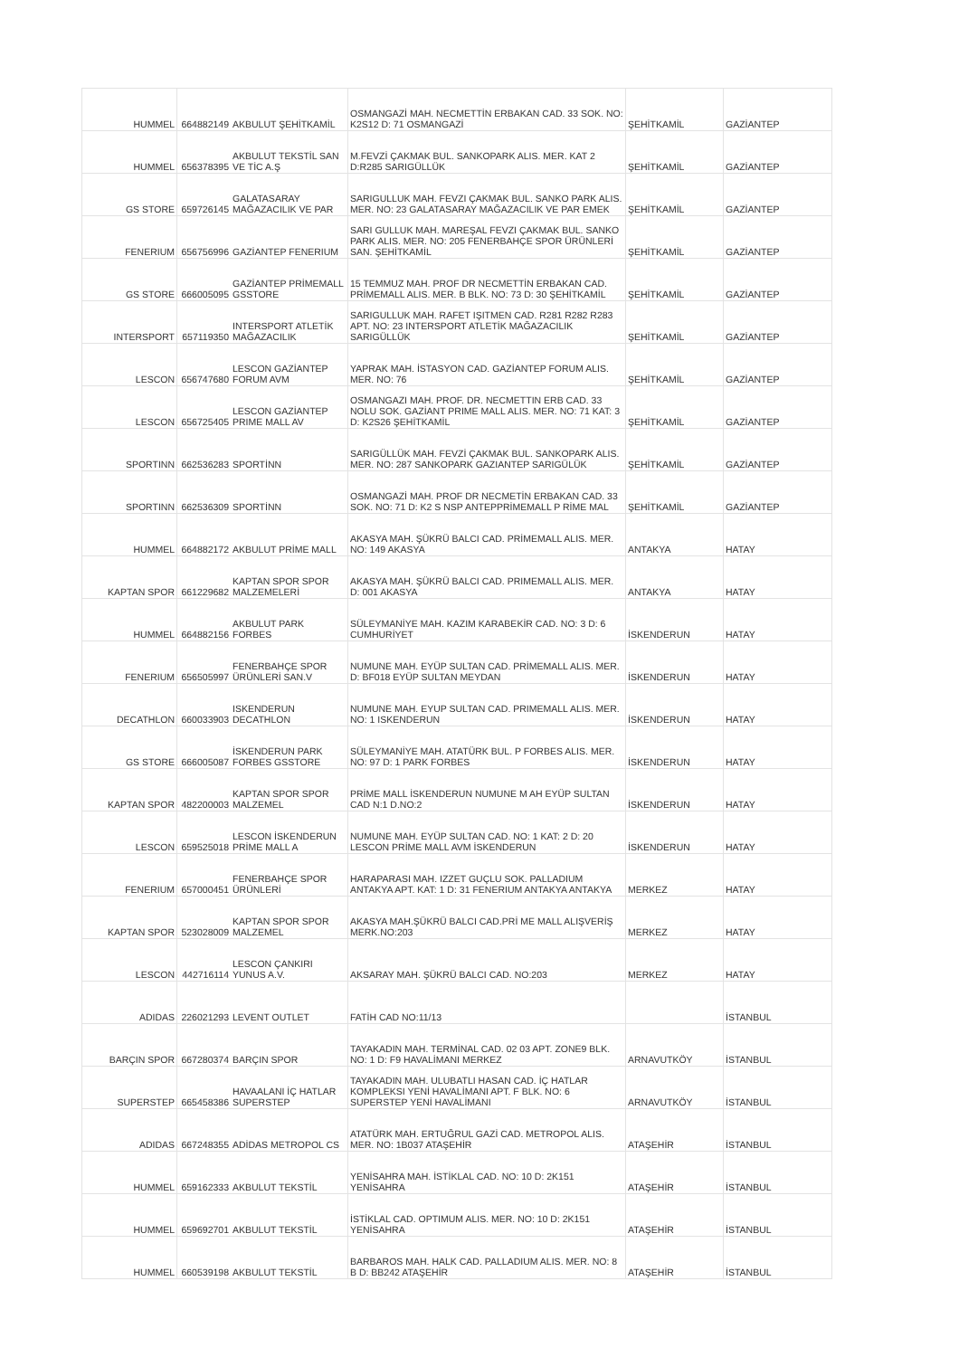| HUMMEL | 664882149 | AKBULUT ŞEHİTKAMİL | OSMANGAZİ MAH. NECMETTİN ERBAKAN CAD. 33 SOK. NO: K2S12 D: 71 OSMANGAZİ | ŞEHİTKAMİL | GAZİANTEP |
| HUMMEL | 656378395 | AKBULUT TEKSTİL SAN VE TİC A.Ş | M.FEVZİ ÇAKMAK BUL. SANKOPARK ALIS. MER. KAT 2 D:R285 SARIGÜLLÜK | ŞEHİTKAMİL | GAZİANTEP |
| GS STORE | 659726145 | GALATASARAY MAĞAZACILIK VE PAR | SARIGULLUK MAH. FEVZI ÇAKMAK BUL. SANKO PARK ALIS. MER. NO: 23 GALATASARAY MAĞAZACILIK VE PAR EMEK | ŞEHİTKAMİL | GAZİANTEP |
| FENERIUM | 656756996 | GAZİANTEP FENERIUM | SARI GULLUK MAH. MAREŞAL FEVZI ÇAKMAK BUL. SANKO PARK ALIS. MER. NO: 205 FENERBAHÇE SPOR ÜRÜNLERİ SAN. ŞEHİTKAMİL | ŞEHİTKAMİL | GAZİANTEP |
| GS STORE | 666005095 | GAZİANTEP PRİMEMALL GSSTORE | 15 TEMMUZ MAH. PROF DR NECMETTİN ERBAKAN CAD. PRİMEMALL ALIS. MER. B BLK. NO: 73 D: 30 ŞEHİTKAMİL | ŞEHİTKAMİL | GAZİANTEP |
| INTERSPORT | 657119350 | INTERSPORT ATLETİK MAĞAZACILIK | SARIGULLUK MAH. RAFET IŞITMEN CAD. R281 R282 R283 APT. NO: 23 INTERSPORT ATLETİK MAĞAZACILIK SARIGÜLLÜK | ŞEHİTKAMİL | GAZİANTEP |
| LESCON | 656747680 | LESCON GAZİANTEP FORUM AVM | YAPRAK MAH. İSTASYON CAD. GAZİANTEP FORUM ALIS. MER. NO: 76 | ŞEHİTKAMİL | GAZİANTEP |
| LESCON | 656725405 | LESCON GAZİANTEP PRIME MALL AV | OSMANGAZI MAH. PROF. DR. NECMETTIN ERB CAD. 33 NOLU SOK. GAZİANT PRIME MALL ALIS. MER. NO: 71 KAT: 3 D: K2S26 ŞEHİTKAMİL | ŞEHİTKAMİL | GAZİANTEP |
| SPORTINN | 662536283 | SPORTİNN | SARIGÜLLÜK MAH. FEVZİ ÇAKMAK BUL. SANKOPARK ALIS. MER. NO: 287 SANKOPARK GAZIANTEP SARIGÜLÜK | ŞEHİTKAMİL | GAZİANTEP |
| SPORTINN | 662536309 | SPORTİNN | OSMANGAZİ MAH. PROF DR NECMETİN ERBAKAN CAD. 33 SOK. NO: 71 D: K2 S NSP ANTEPPRİMEMALL P RİME MAL | ŞEHİTKAMİL | GAZİANTEP |
| HUMMEL | 664882172 | AKBULUT PRİME MALL | AKASYA MAH. ŞÜKRÜ BALCI CAD. PRİMEMALL ALIS. MER. NO: 149 AKASYA | ANTAKYA | HATAY |
| KAPTAN SPOR | 661229682 | KAPTAN SPOR SPOR MALZEMELERİ | AKASYA MAH. ŞÜKRÜ BALCI CAD. PRIMEMALL ALIS. MER. D: 001 AKASYA | ANTAKYA | HATAY |
| HUMMEL | 664882156 | AKBULUT PARK FORBES | SÜLEYMANİYE MAH. KAZIM KARABEKİR CAD. NO: 3 D: 6 CUMHURİYET | İSKENDERUN | HATAY |
| FENERIUM | 656505997 | FENERBAHÇE SPOR ÜRÜNLERİ SAN.V | NUMUNE MAH. EYÜP SULTAN CAD. PRİMEMALL ALIS. MER. D: BF018 EYÜP SULTAN MEYDAN | İSKENDERUN | HATAY |
| DECATHLON | 660033903 | ISKENDERUN DECATHLON | NUMUNE MAH. EYUP SULTAN CAD. PRIMEMALL ALIS. MER. NO: 1 ISKENDERUN | İSKENDERUN | HATAY |
| GS STORE | 666005087 | İSKENDERUN PARK FORBES GSSTORE | SÜLEYMANİYE MAH. ATATÜRK BUL. P FORBES ALIS. MER. NO: 97 D: 1 PARK FORBES | İSKENDERUN | HATAY |
| KAPTAN SPOR | 482200003 | KAPTAN SPOR SPOR MALZEMEL | PRİME MALL İSKENDERUN NUMUNE M AH EYÜP SULTAN CAD N:1 D.NO:2 | İSKENDERUN | HATAY |
| LESCON | 659525018 | LESCON İSKENDERUN PRİME MALL A | NUMUNE MAH. EYÜP SULTAN CAD. NO: 1 KAT: 2 D: 20 LESCON PRİME MALL AVM İSKENDERUN | İSKENDERUN | HATAY |
| FENERIUM | 657000451 | FENERBAHÇE SPOR ÜRÜNLERİ | HARAPARASI MAH. IZZET GUÇLU SOK. PALLADIUM ANTAKYA APT. KAT: 1 D: 31 FENERIUM ANTAKYA ANTAKYA | MERKEZ | HATAY |
| KAPTAN SPOR | 523028009 | KAPTAN SPOR SPOR MALZEMEL | AKASYA MAH.ŞÜKRÜ BALCI CAD.PRİ ME MALL ALIŞVERİŞ MERK.NO:203 | MERKEZ | HATAY |
| LESCON | 442716114 | LESCON ÇANKIRI YUNUS A.V. | AKSARAY MAH. ŞÜKRÜ BALCI CAD. NO:203 | MERKEZ | HATAY |
| ADIDAS | 226021293 | LEVENT OUTLET | FATİH CAD NO:11/13 | | İSTANBUL |
| BARÇIN SPOR | 667280374 | BARÇIN SPOR | TAYAKADIN MAH. TERMİNAL CAD. 02 03 APT. ZONE9 BLK. NO: 1 D: F9 HAVALİMANI MERKEZ | ARNAVUTKÖY | İSTANBUL |
| SUPERSTEP | 665458386 | HAVAALANI İÇ HATLAR SUPERSTEP | TAYAKADIN MAH. ULUBATLI HASAN CAD. İÇ HATLAR KOMPLEKSI YENİ HAVALİMANI APT. F BLK. NO: 6 SUPERSTEP YENİ HAVALİMANI | ARNAVUTKÖY | İSTANBUL |
| ADIDAS | 667248355 | ADİDAS METROPOL CS | ATATÜRK MAH. ERTUĞRUL GAZİ CAD. METROPOL ALIS. MER. NO: 1B037 ATAŞEHİR | ATAŞEHİR | İSTANBUL |
| HUMMEL | 659162333 | AKBULUT TEKSTİL | YENİSAHRA MAH. İSTİKLAL CAD. NO: 10 D: 2K151 YENİSAHRA | ATAŞEHİR | İSTANBUL |
| HUMMEL | 659692701 | AKBULUT TEKSTİL | İSTİKLAL CAD. OPTIMUM ALIS. MER. NO: 10 D: 2K151 YENİSAHRA | ATAŞEHİR | İSTANBUL |
| HUMMEL | 660539198 | AKBULUT TEKSTİL | BARBAROS MAH. HALK CAD. PALLADIUM ALIS. MER. NO: 8 B D: BB242 ATAŞEHİR | ATAŞEHİR | İSTANBUL |